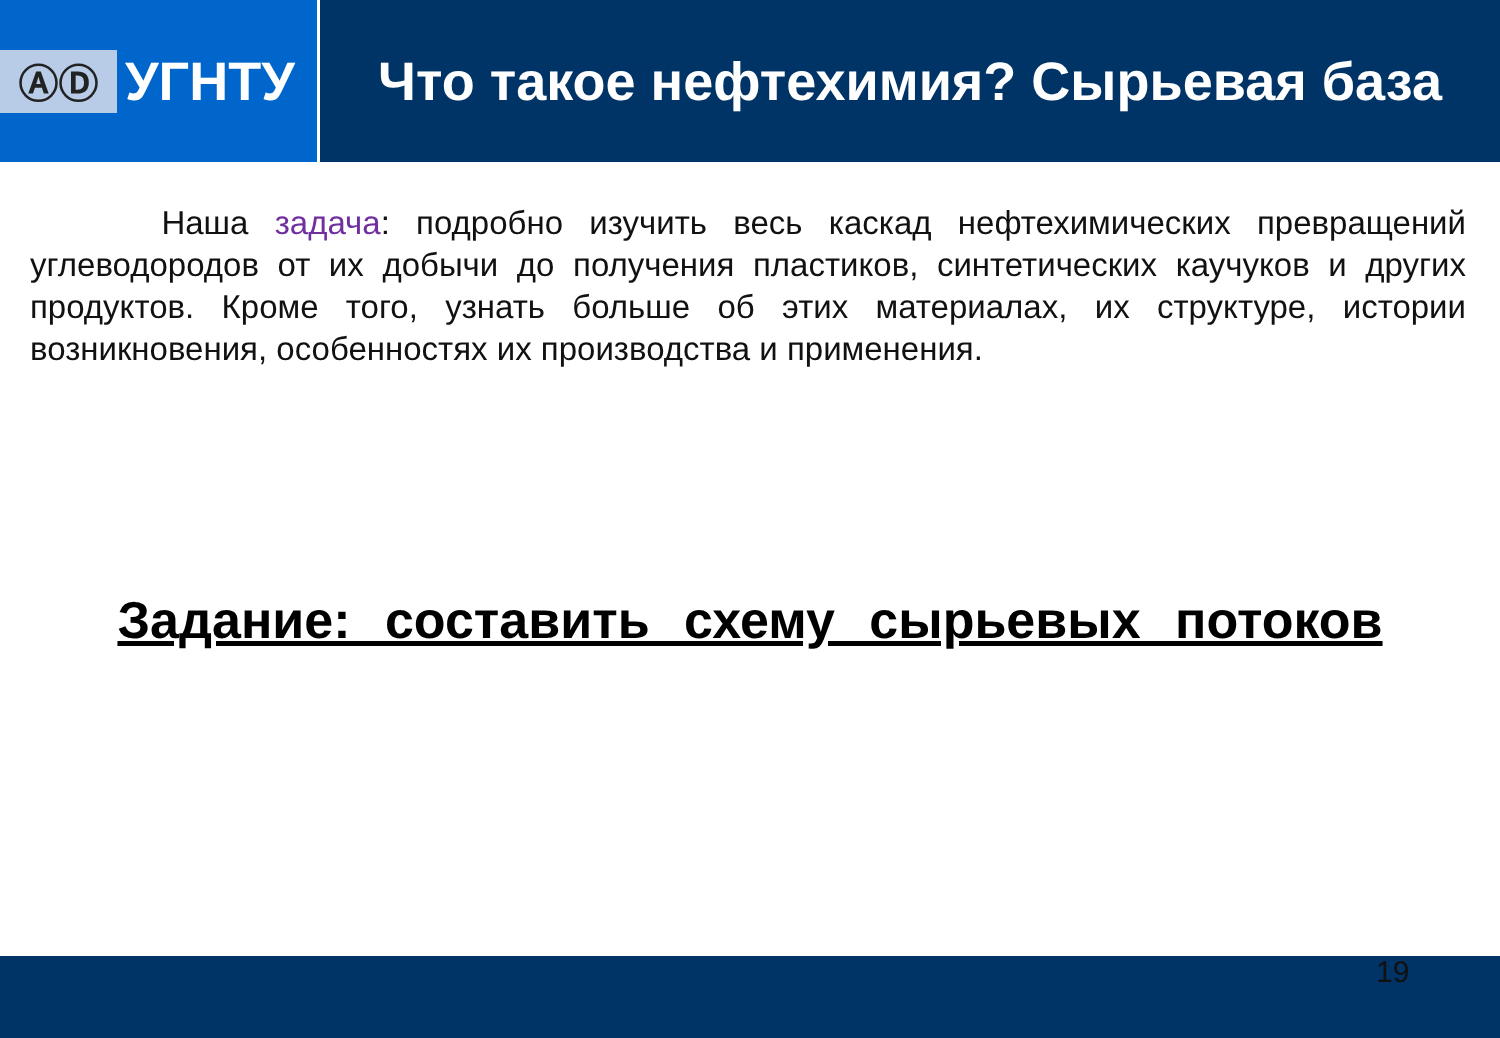ⒶⒹ
УГНТУ
Что такое нефтехимия? Сырьевая база
Наша задача: подробно изучить весь каскад нефтехимических превращений углеводородов от их добычи до получения пластиков, синтетических каучуков и других продуктов. Кроме того, узнать больше об этих материалах, их структуре, истории возникновения, особенностях их производства и применения.
Задание: составить схему сырьевых потоков
19